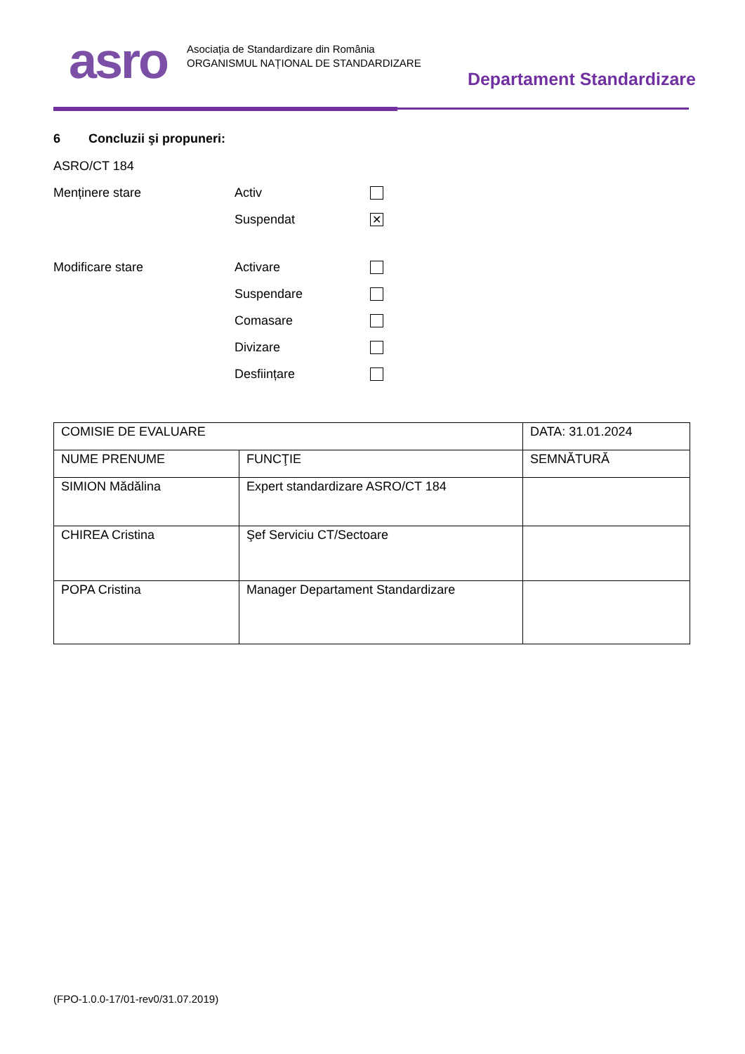asro
Asociația de Standardizare din România
ORGANISMUL NAȚIONAL DE STANDARDIZARE
Departament Standardizare
6 Concluzii şi propuneri:
ASRO/CT 184
Menținere stare Activ
Suspendat ✕
Modificare stare Activare
Suspendare
Comasare
Divizare
Desființare
| COMISIE DE EVALUARE | | DATA: 31.01.2024 |
| NUME PRENUME | FUNCŢIE | SEMNĂTURĂ |
| SIMION Mădălina | Expert standardizare ASRO/CT 184 | |
| CHIREA Cristina | Şef Serviciu CT/Sectoare | |
| POPA Cristina | Manager Departament Standardizare | |
(FPO-1.0.0-17/01-rev0/31.07.2019)